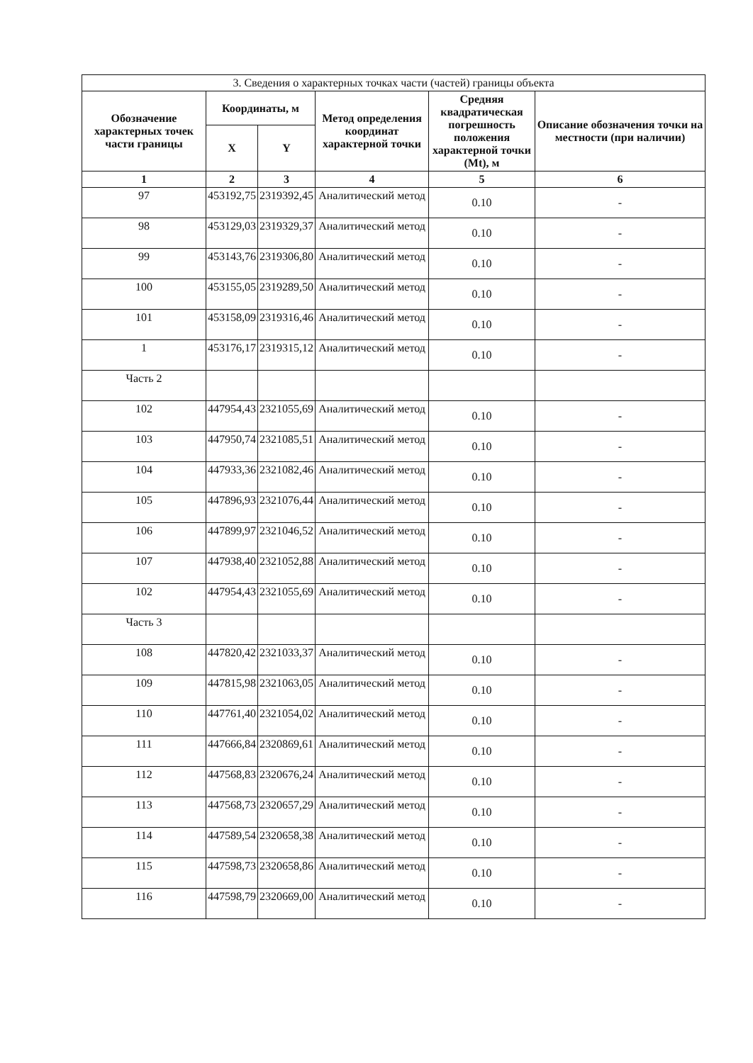| 3. Сведения о характерных точках части (частей) границы объекта | | | | | |
| --- | --- | --- | --- | --- | --- |
| Обозначение характерных точек части границы | Координаты, м | | Метод определения координат характерной точки | Средняя квадратическая погрешность положения характерной точки (Mt), м | Описание обозначения точки на местности (при наличии) |
| | X | Y | | | |
| 1 | 2 | 3 | 4 | 5 | 6 |
| 97 | 453192,75 | 2319392,45 | Аналитический метод | 0.10 | - |
| 98 | 453129,03 | 2319329,37 | Аналитический метод | 0.10 | - |
| 99 | 453143,76 | 2319306,80 | Аналитический метод | 0.10 | - |
| 100 | 453155,05 | 2319289,50 | Аналитический метод | 0.10 | - |
| 101 | 453158,09 | 2319316,46 | Аналитический метод | 0.10 | - |
| 1 | 453176,17 | 2319315,12 | Аналитический метод | 0.10 | - |
| Часть 2 | | | | | |
| 102 | 447954,43 | 2321055,69 | Аналитический метод | 0.10 | - |
| 103 | 447950,74 | 2321085,51 | Аналитический метод | 0.10 | - |
| 104 | 447933,36 | 2321082,46 | Аналитический метод | 0.10 | - |
| 105 | 447896,93 | 2321076,44 | Аналитический метод | 0.10 | - |
| 106 | 447899,97 | 2321046,52 | Аналитический метод | 0.10 | - |
| 107 | 447938,40 | 2321052,88 | Аналитический метод | 0.10 | - |
| 102 | 447954,43 | 2321055,69 | Аналитический метод | 0.10 | - |
| Часть 3 | | | | | |
| 108 | 447820,42 | 2321033,37 | Аналитический метод | 0.10 | - |
| 109 | 447815,98 | 2321063,05 | Аналитический метод | 0.10 | - |
| 110 | 447761,40 | 2321054,02 | Аналитический метод | 0.10 | - |
| 111 | 447666,84 | 2320869,61 | Аналитический метод | 0.10 | - |
| 112 | 447568,83 | 2320676,24 | Аналитический метод | 0.10 | - |
| 113 | 447568,73 | 2320657,29 | Аналитический метод | 0.10 | - |
| 114 | 447589,54 | 2320658,38 | Аналитический метод | 0.10 | - |
| 115 | 447598,73 | 2320658,86 | Аналитический метод | 0.10 | - |
| 116 | 447598,79 | 2320669,00 | Аналитический метод | 0.10 | - |